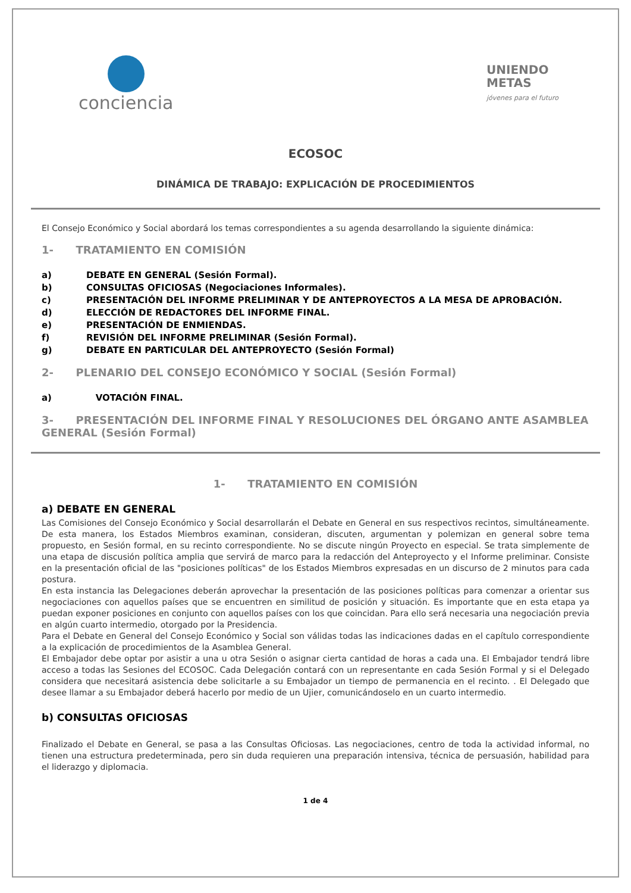conciencia
UNIENDO
METAS
jóvenes para el futuro
ECOSOC
DINÁMICA DE TRABAJO: EXPLICACIÓN DE PROCEDIMIENTOS
El Consejo Económico y Social abordará los temas correspondientes a su agenda desarrollando la siguiente dinámica:
1- TRATAMIENTO EN COMISIÓN
a) DEBATE EN GENERAL (Sesión Formal).
b) CONSULTAS OFICIOSAS (Negociaciones Informales).
c) PRESENTACIÓN DEL INFORME PRELIMINAR Y DE ANTEPROYECTOS A LA MESA DE APROBACIÓN.
d) ELECCIÓN DE REDACTORES DEL INFORME FINAL.
e) PRESENTACIÓN DE ENMIENDAS.
f) REVISIÓN DEL INFORME PRELIMINAR (Sesión Formal).
g) DEBATE EN PARTICULAR DEL ANTEPROYECTO (Sesión Formal)
2- PLENARIO DEL CONSEJO ECONÓMICO Y SOCIAL (Sesión Formal)
a) VOTACIÓN FINAL.
3- PRESENTACIÓN DEL INFORME FINAL Y RESOLUCIONES DEL ÓRGANO ANTE ASAMBLEA GENERAL (Sesión Formal)
1- TRATAMIENTO EN COMISIÓN
a) DEBATE EN GENERAL
Las Comisiones del Consejo Económico y Social desarrollarán el Debate en General en sus respectivos recintos, simultáneamente. De esta manera, los Estados Miembros examinan, consideran, discuten, argumentan y polemizan en general sobre tema propuesto, en Sesión formal, en su recinto correspondiente. No se discute ningún Proyecto en especial. Se trata simplemente de una etapa de discusión política amplia que servirá de marco para la redacción del Anteproyecto y el Informe preliminar. Consiste en la presentación oficial de las "posiciones políticas" de los Estados Miembros expresadas en un discurso de 2 minutos para cada postura.
En esta instancia las Delegaciones deberán aprovechar la presentación de las posiciones políticas para comenzar a orientar sus negociaciones con aquellos países que se encuentren en similitud de posición y situación. Es importante que en esta etapa ya puedan exponer posiciones en conjunto con aquellos países con los que coincidan. Para ello será necesaria una negociación previa en algún cuarto intermedio, otorgado por la Presidencia.
Para el Debate en General del Consejo Económico y Social son válidas todas las indicaciones dadas en el capítulo correspondiente a la explicación de procedimientos de la Asamblea General.
El Embajador debe optar por asistir a una u otra Sesión o asignar cierta cantidad de horas a cada una. El Embajador tendrá libre acceso a todas las Sesiones del ECOSOC. Cada Delegación contará con un representante en cada Sesión Formal y si el Delegado considera que necesitará asistencia debe solicitarle a su Embajador un tiempo de permanencia en el recinto. . El Delegado que desee llamar a su Embajador deberá hacerlo por medio de un Ujier, comunicándoselo en un cuarto intermedio.
b) CONSULTAS OFICIOSAS
Finalizado el Debate en General, se pasa a las Consultas Oficiosas. Las negociaciones, centro de toda la actividad informal, no tienen una estructura predeterminada, pero sin duda requieren una preparación intensiva, técnica de persuasión, habilidad para el liderazgo y diplomacia.
1 de 4